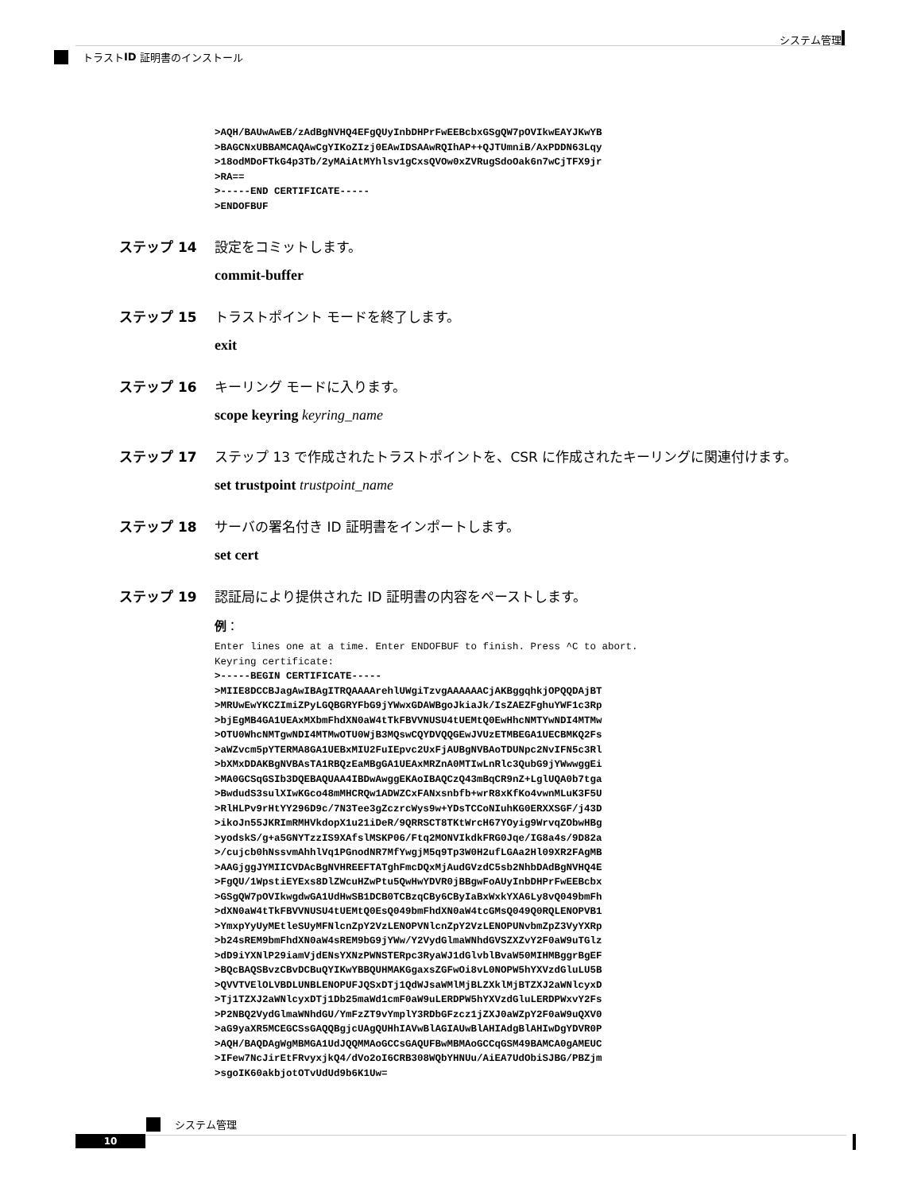システム管理
トラスト ID 証明書のインストール
>AQH/BAUwAwEB/zAdBgNVHQ4EFgQUyInbDHPrFwEEBcbxGSgQW7pOVIkwEAYJKwYB
>BAGCNxUBBAMCAQAwCgYIKoZIzj0EAwIDSAAwRQIhAP++QJTUmniB/AxPDDN63Lqy
>18odMDoFTkG4p3Tb/2yMAiAtMYhlsv1gCxsQVOw0xZVRugSdoOak6n7wCjTFX9jr
>RA==
>-----END CERTIFICATE-----
>ENDOFBUF
ステップ 14 設定をコミットします。
commit-buffer
ステップ 15 トラストポイント モードを終了します。
exit
ステップ 16 キーリング モードに入ります。
scope keyring keyring_name
ステップ 17 ステップ 13 で作成されたトラストポイントを、CSR に作成されたキーリングに関連付けます。
set trustpoint trustpoint_name
ステップ 18 サーバの署名付き ID 証明書をインポートします。
set cert
ステップ 19 認証局により提供された ID 証明書の内容をペーストします。
例：
Enter lines one at a time. Enter ENDOFBUF to finish. Press ^C to abort.
Keyring certificate:
>-----BEGIN CERTIFICATE-----
>MIIE8DCCBJagAwIBAgITRQAAAArehlUWgiTzvgAAAAAACjAKBggqhkjOPQQDAjBT
>MRUwEwYKCZImiZPyLGQBGRYFbG9jYWwxGDAWBgoJkiaJk/IsZAEZFghuYWF1c3Rp
>bjEgMB4GA1UEAxMXbmFhdXN0aW4tTkFBVVNUSU4tUEMtQ0EwHhcNMTYwNDI4MTMw
>OTU0WhcNMTgwNDI4MTMwOTU0WjB3MQswCQYDVQQGEwJVUzETMBEGA1UECBMKQ2Fs
>aWZvcm5pYTERMA8GA1UEBxMIU2FuIEpvc2UxFjAUBgNVBAoTDUNpc2NvIFN5c3Rl
>bXMxDDAKBgNVBAsTA1RBQzEaMBgGA1UEAxMRZnA0MTIwLnRlc3QubG9jYWwwggEi
>MA0GCSqGSIb3DQEBAQUAA4IBDwAwggEKAoIBAQCzQ43mBqCR9nZ+LglUQA0b7tga
>BwdudS3sulXIwKGco48mMHCRQw1ADWZCxFANxsnbfb+wrR8xKfKo4vwnMLuK3F5U
>RlHLPv9rHtYY296D9c/7N3Tee3gZczrcWys9w+YDsTCCoNIuhKG0ERXXSGF/j43D
>ikoJn55JKRImRMHVkdopX1u21iDeR/9QRRSCT8TKtWrcH67YOyig9WrvqZObwHBg
>yodskS/g+a5GNYTzzIS9XAfslMSKP06/Ftq2MONVIkdkFRG0Jqe/IG8a4s/9D82a
>/cujcb0hNssvmAhhlVq1PGnodNR7MfYwgjM5q9Tp3W0H2ufLGAa2Hl09XR2FAgMB
>AAGjggJYMIICVDAcBgNVHREEFTATghFmcDQxMjAudGVzdC5sb2NhbDAdBgNVHQ4E
>FgQU/1WpstiEYExs8DlZWcuHZwPtu5QwHwYDVR0jBBgwFoAUyInbDHPrFwEEBcbx
>GSgQW7pOVIkwgdwGA1UdHwSB1DCB0TCBzqCBy6CByIaBxWxkYXA6Ly8vQ049bmFh
>dXN0aW4tTkFBVVNUSU4tUEMtQ0EsQ049bmFhdXN0aW4tcGMsQ049Q0RQLENOPVB1
>YmxpYyUyMEtleSUyMFNlcnZpY2VzLENOPVNlcnZpY2VzLENOPUNvbmZpZ3VyYXRp
>b24sREM9bmFhdXN0aW4sREM9bG9jYWw/Y2VydGlmaWNhdGVSZXZvY2F0aW9uTGlz
>dD9iYXNlP29iamVjdENsYXNzPWNSTERpc3RyaWJ1dGlvblBvaW50MIHMBggrBgEF
>BQcBAQSBvzCBvDCBuQYIKwYBBQUHMAKGgaxsZGFwOi8vL0NOPW5hYXVzdGluLU5B
>QVVTVElOLVBDLUNBLENOPUFJQSxDTj1QdWJsaWMlMjBLZXklMjBTZXJ2aWNlcyxD
>Tj1TZXJ2aWNlcyxDTj1Db25maWd1cmF0aW9uLERDPW5hYXVzdGluLERDPWxvY2Fs
>P2NBQ2VydGlmaWNhdGU/YmFzZT9vYmplY3RDbGFzcz1jZXJ0aWZpY2F0aW9uQXV0
>aG9yaXR5MCEGCSsGAQQBgjcUAgQUHhIAVwBlAGIAUwBlAHIAdgBlAHIwDgYDVR0P
>AQH/BAQDAgWgMBMGA1UdJQQMMAoGCCsGAQUFBwMBMAoGCCqGSM49BAMCA0gAMEUC
>IFew7NcJirEtFRvyxjkQ4/dVo2oI6CRB308WQbYHNUu/AiEA7UdObiSJBG/PBZjm
>sgoIK60akbjotOTvUdUd9b6K1Uw=
システム管理
10